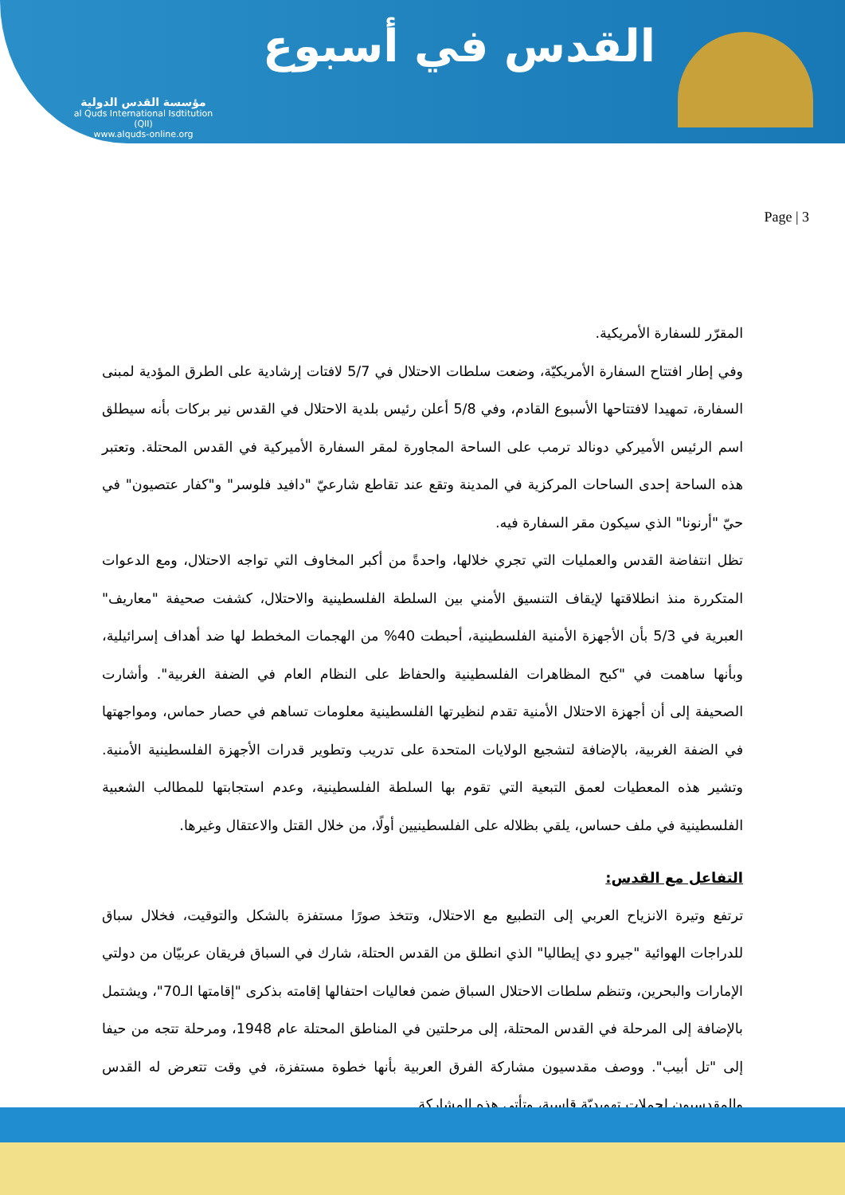مؤسسة القدس الدولية
al Quds International Isdtitution (QII)
www.alquds-online.org
القدس في أسبوع
Page | 3
المقرّر للسفارة الأمريكية.
وفي إطار افتتاح السفارة الأمريكيّة، وضعت سلطات الاحتلال في 5/7 لافتات إرشادية على الطرق المؤدية لمبنى السفارة، تمهيدا لافتتاحها الأسبوع القادم، وفي 5/8 أعلن رئيس بلدية الاحتلال في القدس نير بركات بأنه سيطلق اسم الرئيس الأميركي دونالد ترمب على الساحة المجاورة لمقر السفارة الأميركية في القدس المحتلة. وتعتبر هذه الساحة إحدى الساحات المركزية في المدينة وتقع عند تقاطع شارعيّ "دافيد فلوسر" و"كفار عتصيون" في حيّ "أرنونا" الذي سيكون مقر السفارة فيه.
تظل انتفاضة القدس والعمليات التي تجري خلالها، واحدةً من أكبر المخاوف التي تواجه الاحتلال، ومع الدعوات المتكررة منذ انطلاقتها لإيقاف التنسيق الأمني بين السلطة الفلسطينية والاحتلال، كشفت صحيفة "معاريف" العبرية في 5/3 بأن الأجهزة الأمنية الفلسطينية، أحبطت 40% من الهجمات المخطط لها ضد أهداف إسرائيلية، وبأنها ساهمت في "كبح المظاهرات الفلسطينية والحفاظ على النظام العام في الضفة الغربية". وأشارت الصحيفة إلى أن أجهزة الاحتلال الأمنية تقدم لنظيرتها الفلسطينية معلومات تساهم في حصار حماس، ومواجهتها في الضفة الغربية، بالإضافة لتشجيع الولايات المتحدة على تدريب وتطوير قدرات الأجهزة الفلسطينية الأمنية. وتشير هذه المعطيات لعمق التبعية التي تقوم بها السلطة الفلسطينية، وعدم استجابتها للمطالب الشعبية الفلسطينية في ملف حساس، يلقي بظلاله على الفلسطينيين أولًا، من خلال القتل والاعتقال وغيرها.
التفاعل مع القدس:
ترتفع وتيرة الانزياح العربي إلى التطبيع مع الاحتلال، وتتخذ صورًا مستفزة بالشكل والتوقيت، فخلال سباق للدراجات الهوائية "جيرو دي إيطاليا" الذي انطلق من القدس الحتلة، شارك في السباق فريقان عربيّان من دولتي الإمارات والبحرين، وتنظم سلطات الاحتلال السباق ضمن فعاليات احتفالها إقامته بذكرى "إقامتها الـ70"، ويشتمل بالإضافة إلى المرحلة في القدس المحتلة، إلى مرحلتين في المناطق المحتلة عام 1948، ومرحلة تتجه من حيفا إلى "تل أبيب". ووصف مقدسيون مشاركة الفرق العربية بأنها خطوة مستفزة، في وقت تتعرض له القدس والمقدسيون لحملات تهويديّة قاسية، وتأتي هذه المشاركة